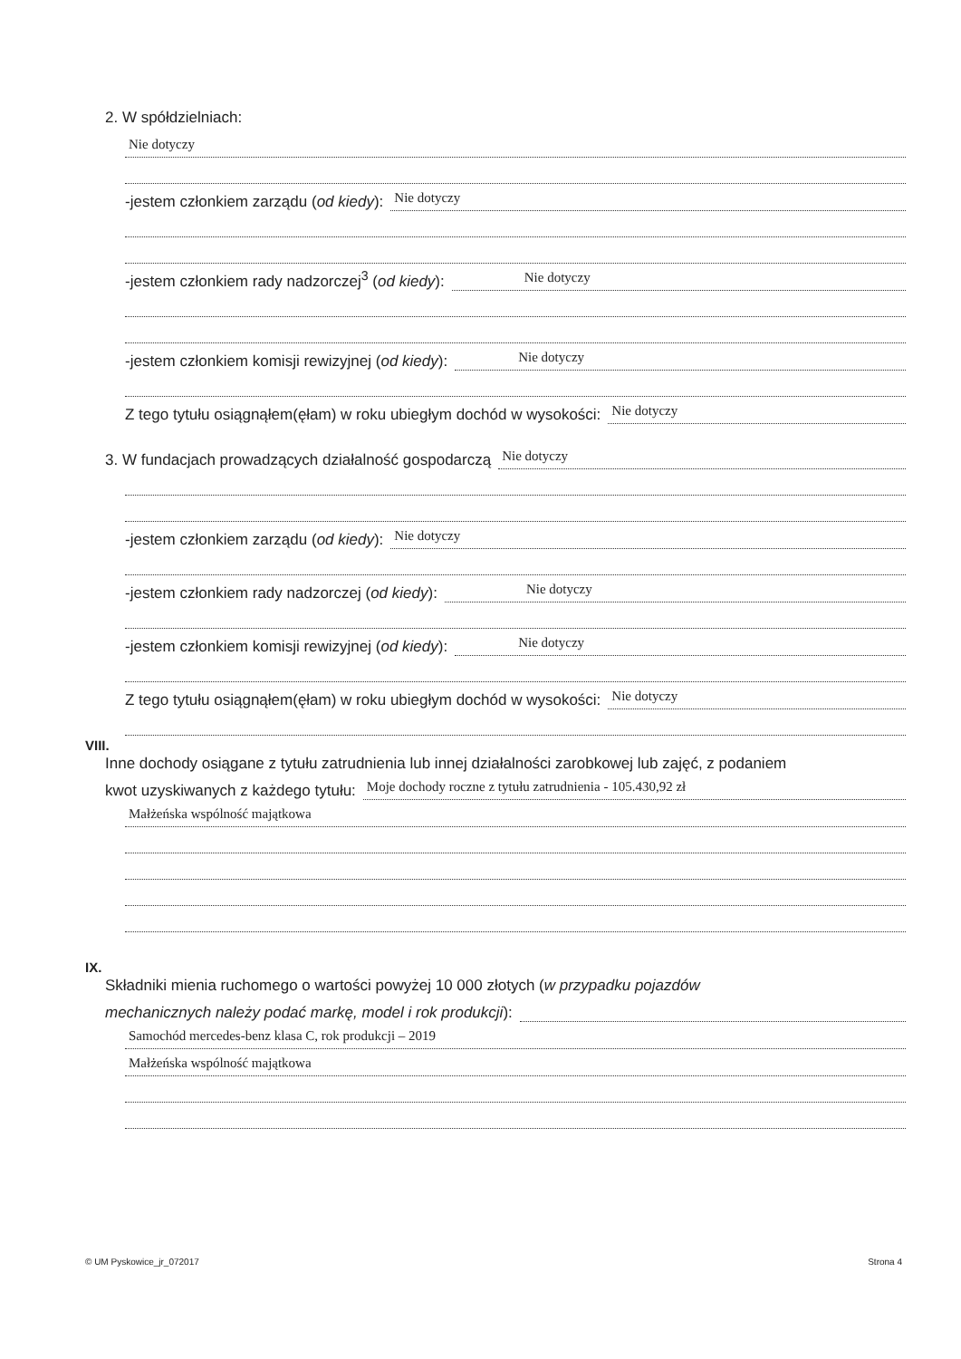2. W spółdzielniach:
Nie dotyczy
-jestem członkiem zarządu (od kiedy): Nie dotyczy
-jestem członkiem rady nadzorczej<sup>3</sup> (od kiedy): Nie dotyczy
-jestem członkiem komisji rewizyjnej (od kiedy): Nie dotyczy
Z tego tytułu osiągnąłem(ęłam) w roku ubiegłym dochód w wysokości: Nie dotyczy
3. W fundacjach prowadzących działalność gospodarczą Nie dotyczy
-jestem członkiem zarządu (od kiedy): Nie dotyczy
-jestem członkiem rady nadzorczej (od kiedy): Nie dotyczy
-jestem członkiem komisji rewizyjnej (od kiedy): Nie dotyczy
Z tego tytułu osiągnąłem(ęłam) w roku ubiegłym dochód w wysokości: Nie dotyczy
VIII.
Inne dochody osiągane z tytułu zatrudnienia lub innej działalności zarobkowej lub zajęć, z podaniem
kwot uzyskiwanych z każdego tytułu: Moje dochody roczne z tytułu zatrudnienia - 105.430,92 zł
Małżeńska wspólność majątkowa
IX.
Składniki mienia ruchomego o wartości powyżej 10 000 złotych (w przypadku pojazdów
mechanicznych należy podać markę, model i rok produkcji):
Samochód mercedes-benz klasa C, rok produkcji – 2019
Małżeńska wspólność majątkowa
© UM Pyskowice_jr_072017 Strona 4